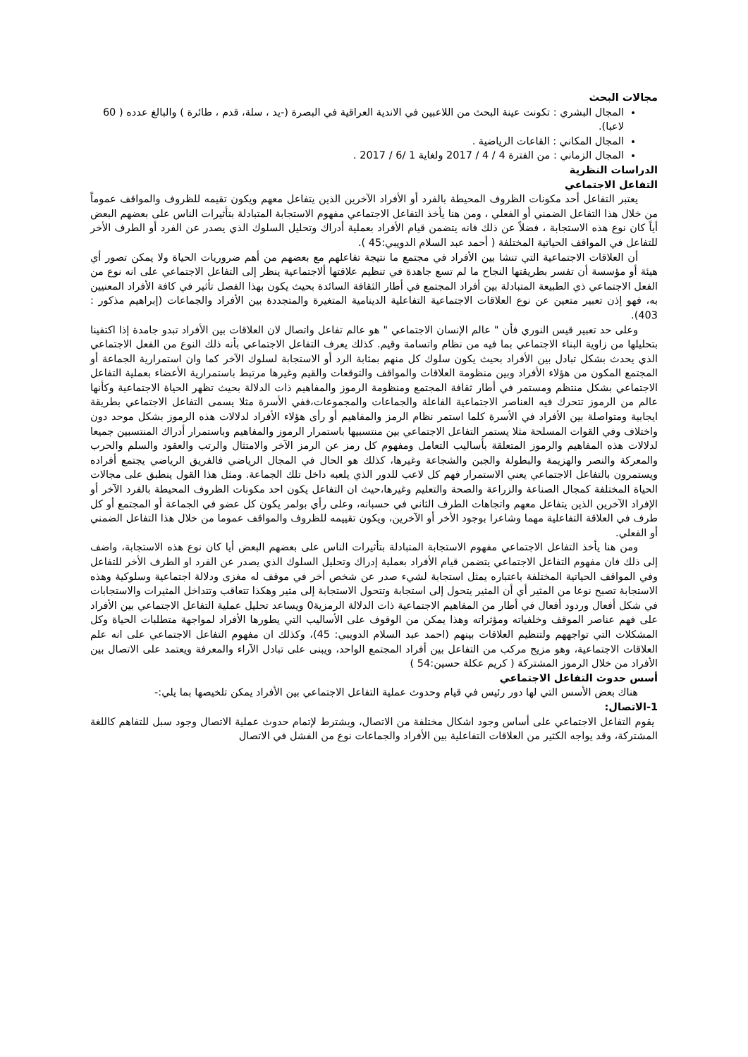مجالات البحث
المجال البشري : تكونت عينة البحث من اللاعبين في الاندية العراقية في البصرة (-يد ، سلة، قدم ، طائرة ) والبالغ عدده ( 60 لاعبا).
المجال المكاني : القاعات الرياضية .
المجال الزماني : من الفترة 4 / 4 / 2017 ولغاية 1 /6 / 2017 .
الدراسات النظرية
التفاعل الاجتماعي
يعتبر التفاعل أحد مكونات الظروف المحيطة بالفرد أو الأفراد الآخرين الذين يتفاعل معهم ويكون تقيمه للظروف والمواقف عموماً من خلال هذا التفاعل الضمني أو الفعلي ، ومن هنا يأخذ التفاعل الاجتماعي مفهوم الاستجابة المتبادلة بتأثيرات الناس على بعضهم البعض أياً كان نوع هذه الاستجابة ، فضلاً عن ذلك فانه يتضمن قيام الأفراد بعملية أدراك وتحليل السلوك الذي يصدر عن الفرد أو الطرف الأخر للتفاعل في المواقف الحياتية المختلفة ( أحمد عبد السلام الدويبي:45 ).
أن العلاقات الاجتماعية التي تنشا بين الأفراد في مجتمع ما نتيجة تفاعلهم مع بعضهم من أهم ضروريات الحياة ولا يمكن تصور أي هيئة أو مؤسسة أن تفسر بطريقتها النجاح ما لم تسع جاهدة في تنظيم علاقتها ألاجتماعية ينظر إلى التفاعل الاجتماعي على انه نوع من الفعل الاجتماعي ذي الطبيعة المتبادلة بين أفراد المجتمع في أطار الثقافة السائدة بحيث يكون بهذا الفصل تأثير في كافة الأفراد المعنيين به، فهو إذن تعبير متعين عن نوع العلاقات الاجتماعية التفاعلية الدينامية المتغيرة والمتجددة بين الأفراد والجماعات (إبراهيم مذكور : 403).
وعلى حد تعبير قيس النوري فأن " عالم الإنسان الاجتماعي " هو عالم تفاعل واتصال لان العلاقات بين الأفراد تبدو جامدة إذا اكتفينا بتحليلها من زاوية البناء الاجتماعي بما فيه من نظام واتسامة وقيم. كذلك يعرف التفاعل الاجتماعي بأنه ذلك النوع من الفعل الاجتماعي الذي يحدث بشكل تبادل بين الأفراد بحيث يكون سلوك كل منهم بمثابة الرد أو الاستجابة لسلوك الآخر كما وان استمرارية الجماعة أو المجتمع المكون من هؤلاء الأفراد وبين منظومة العلاقات والمواقف والتوقعات والقيم وغيرها مرتبط باستمرارية الأعضاء بعملية التفاعل الاجتماعي بشكل منتظم ومستمر في أطار ثقافة المجتمع ومنظومة الرموز والمفاهيم ذات الدلالة بحيث تظهر الحياة الاجتماعية وكأنها عالم من الرموز تتحرك فيه العناصر الاجتماعية الفاعلة والجماعات والمجموعات،ففي الأسرة مثلا يسمى التفاعل الاجتماعي بطريقة ايجابية ومتواصلة بين الأفراد في الأسرة كلما استمر نظام الرمز والمفاهيم أو رأى هؤلاء الأفراد لدلالات هذه الرموز بشكل موحد دون واختلاف وفي القوات المسلحة مثلا يستمر التفاعل الاجتماعي بين منتسبيها باستمرار الرموز والمفاهيم وباستمرار أدراك المنتسبين جميعا لدلالات هذه المفاهيم والرموز المتعلقة بأساليب التعامل ومفهوم كل رمز عن الرمز الآخر والامتثال والرتب والعقود والسلم والحرب والمعركة والنصر والهزيمة والبطولة والجبن والشجاعة وغيرها، كذلك هو الحال في المجال الرياضي فالفريق الرياضي يجتمع أفراده ويستمرون بالتفاعل الاجتماعي يعني الاستمرار فهم كل لاعب للدور الذي يلعبه داخل تلك الجماعة. ومثل هذا القول ينطبق على مجالات الحياة المختلفة كمجال الصناعة والزراعة والصحة والتعليم وغيرها،حيث ان التفاعل يكون احد مكونات الظروف المحيطة بالفرد الآخر أو الإفراد الآخرين الذين يتفاعل معهم واتجاهات الطرف الثاني في حسبانه، وعلى رأي بولمر يكون كل عضو في الجماعة أو المجتمع أو كل طرف في العلاقة التفاعلية مهما وشاعرا بوجود الأخر أو الآخرين، ويكون تقييمه للظروف والمواقف عموما من خلال هذا التفاعل الضمني أو الفعلي.
ومن هنا يأخذ التفاعل الاجتماعي مفهوم الاستجابة المتبادلة بتأثيرات الناس على بعضهم البعض أيا كان نوع هذه الاستجابة، واضف إلى ذلك فان مفهوم التفاعل الاجتماعي يتضمن قيام الأفراد بعملية إدراك وتحليل السلوك الذي يصدر عن الفرد او الطرف الأخر للتفاعل وفي المواقف الحياتية المختلفة باعتباره يمثل استجابة لشيء صدر عن شخص أخر في موقف له مغزى ودلالة اجتماعية وسلوكية وهذه الاستجابة تصبح نوعا من المثير أي أن المثير يتحول إلى استجابة وتتحول الاستجابة إلى مثير وهكذا تتعاقب وتتداخل المثيرات والاستجابات في شكل أفعال وردود أفعال في أطار من المفاهيم الاجتماعية ذات الدلالة الرمزية0 ويساعد تحليل عملية التفاعل الاجتماعي بين الأفراد على فهم عناصر الموقف وخلفياته ومؤثراته وهذا يمكن من الوقوف على الأساليب التي يطورها الأفراد لمواجهة متطلبات الحياة وكل المشكلات التي تواجههم ولتنظيم العلاقات بينهم (احمد عبد السلام الدويبي: 45)، وكذلك ان مفهوم التفاعل الاجتماعي على انه علم العلاقات الاجتماعية، وهو مزيج مركب من التفاعل بين أفراد المجتمع الواحد، ويبنى على تبادل الآراء والمعرفة ويعتمد على الاتصال بين الأفراد من خلال الرموز المشتركة ( كريم عكلة حسين:54 )
أسس حدوث التفاعل الاجتماعي
هناك بعض الأسس التي لها دور رئيس في قيام وحدوث عملية التفاعل الاجتماعي بين الأفراد يمكن تلخيصها بما يلي:-
1-الاتصال:
يقوم التفاعل الاجتماعي على أساس وجود اشكال مختلفة من الاتصال، ويشترط لإتمام حدوث عملية الاتصال وجود سبل للتفاهم كاللغة المشتركة، وقد يواجه الكثير من العلاقات التفاعلية بين الأفراد والجماعات نوع من الفشل في الاتصال